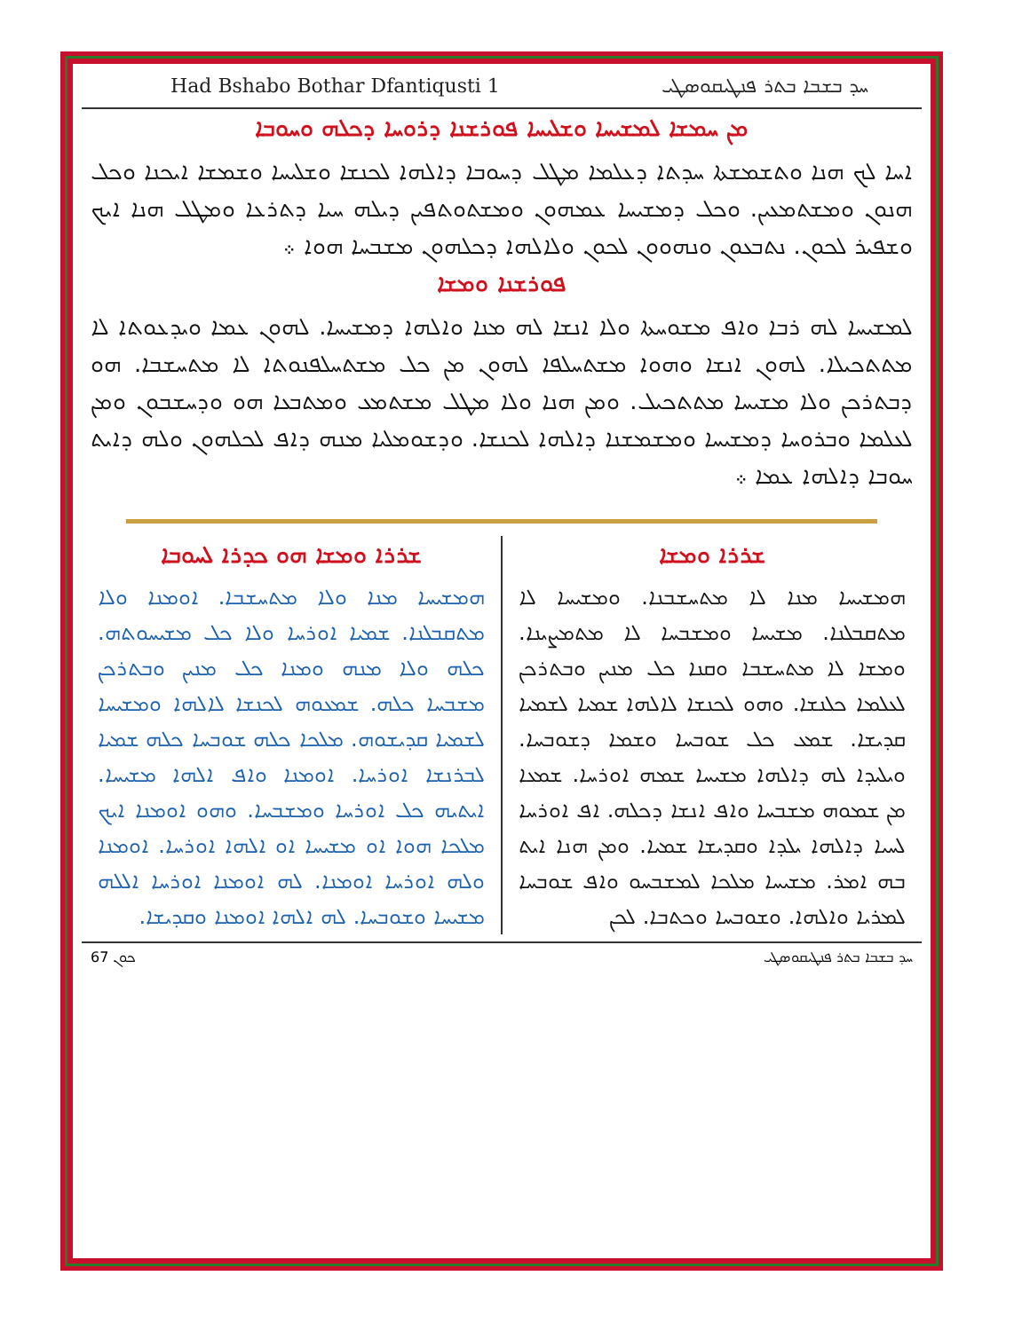Had Bshabo Bothar Dfantiqusti 1 ܚܕ ܒܫܒܐ ܒܬܪ ܦܢܛܝܩܘܣܛܝ
ܡܢ ܚܡܫܐ ܠܡܫܝܚܐ ܘܫܠܝܚܐ ܦܘܪܫܢܐ ܕܪܘܚܐ ܕܟܠܗ ܘܚܘܒܐ
ܐܚܐ ܠܟ ܗܢܐ ܘܬܫܡܫܬܐ ܚܕܬܐ ܕܥܠܡܐ ܡܛܠ ܕܚܘܒܐ ܕܐܠܗܐ ܠܟܢܫܐ ܘܫܠܝܚܐ ܘܫܡܫܐ ܐܝܟܢܐ ܘܟܠ ܗܢܘܢ ܘܡܫܬܡܥܝܢ. ܘܟܠ ܕܡܫܝܚܐ ܥܡܗܘܢ ܘܡܫܬܘܬܦܝܢ ܕܝܠܗ ܚܝܐ ܕܬܪܥܐ ܘܡܛܠ ܗܢܐ ܐܝܟ ܘܫܦܝܪ ܠܟܘܢ. ܢܬܒܥܘܢ ܘܢܗܘܘܢ ܠܟܘܢ ܘܠܐܠܗܐ ܕܟܠܗܘܢ ܡܫܒܚܐ ܗܘܐ ܀
ܦܘܪܫܢܐ ܘܡܫܐ
ܠܡܫܝܚܐ ܠܗ ܪܒܐ ܘܐܦ ܡܫܘܚܬܐ ܘܠܐ ܐܢܫܐ ܠܗ ܡܢܐ ܘܐܠܗܐ ܕܡܫܝܚܐ. ܠܗܘܢ ܥܡܐ ܘܝܕܥܘܬܐ ܠܐ ܡܬܬܟܝܠܐ. ܠܗܘܢ ܐܢܫܐ ܘܗܘܐ ܡܫܬܚܠܦܐ ܠܗܘܢ ܡܢ ܟܠ ܡܫܬܚܠܦܢܘܬܐ ܠܐ ܡܬܚܫܒܐ. ܗܘ ܕܒܬܪܟܢ ܘܠܐ ܡܫܝܚܐ ܡܬܬܟܝܠ. ܘܡܢ ܗܢܐ ܘܠܐ ܡܛܠ ܡܫܬܡܥ ܘܡܬܒܥܐ ܗܘ ܘܕܚܫܒܘܢ ܘܡܢ ܠܥܠܡܐ ܘܒܪܘܚܐ ܕܡܫܝܚܐ ܘܡܫܡܫܢܐ ܕܐܠܗܐ ܠܟܢܫܐ. ܘܕܫܘܡܠܝܐ ܡܢܗ ܕܐܦ ܠܟܠܗܘܢ ܘܠܗ ܕܐܝܬ ܚܘܒܐ ܕܐܠܗܐ ܥܡܐ ܀
ܫܪܪܐ ܘܡܫܐ
ܗܡܫܝܚܐ ܡܢܐ ܠܐ ܡܬܚܫܒܢܐ. ܘܡܫܝܚܐ ܠܐ ܡܬܩܒܠܢܐ. ܡܫܝܚܐ ܘܡܫܒܚܐ ܠܐ ܡܬܡܨܝܢܐ. ܘܡܫܐ ܠܐ ܡܬܚܫܒܐ ܘܩܢܐ ܟܠ ܡܢܝܢ ܘܒܬܪܟܢ ܠܥܠܡܐ ܟܠܢܫܐ. ܘܗܘ ܠܟܢܫܐ ܠܐܠܗܐ ܫܡܝܐ ܠܫܡܝܐ ܩܕܝܫܐ. ܫܡܥ ܟܠ ܫܘܒܚܐ ܘܫܡܐ ܕܫܘܒܚܐ. ܘܝܠܝܕܐ ܠܗ ܕܐܠܗܐ ܡܫܝܚܐ ܫܡܗ ܐܘܪܚܐ. ܫܡܥܐ ܡܢ ܫܡܘܗ ܡܫܒܚܐ ܘܐܦ ܐܢܫܐ ܕܟܠܗ. ܐܦ ܐܘܪܚܐ ܠܚܝܐ ܕܐܠܗܐ ܝܠܕܐ ܘܩܕܝܫܐ ܫܡܝܐ. ܘܡܢ ܗܢܐ ܐܝܬ ܒܗ ܐܡܪ. ܡܫܝܚܐ ܡܠܟܐ ܠܡܫܒܚܘ ܘܐܦ ܫܘܒܚܐ ܠܡܪܝܐ ܘܐܠܗܐ. ܘܫܘܒܚܐ ܘܟܬܒܐ. ܠܟܢ
ܫܪܪܐ ܘܡܫܐ ܗܘ ܟܕܪܐ ܠܚܘܒܐ
ܗܡܫܝܚܐ ܡܢܐ ܘܠܐ ܡܬܚܫܒܐ. ܐܘܡܢܐ ܘܠܐ ܡܬܩܒܠܢܐ. ܫܡܝܐ ܐܘܪܚܐ ܘܠܐ ܟܠ ܡܫܝܚܘܬܗ. ܟܠܗ ܘܠܐ ܡܢܗ ܘܡܢܐ ܟܠ ܡܢܝܢ ܘܒܬܪܟܢ ܡܫܒܚܐ ܟܠܗ. ܫܡܥܘܗ ܠܟܢܫܐ ܠܐܠܗܐ ܘܡܫܝܚܐ ܠܫܡܝܐ ܩܕܝܫܘܗ. ܡܠܟܐ ܟܠܗ ܫܘܒܚܐ ܟܠܗ ܫܡܝܐ ܠܒܪܢܫܐ ܐܘܪܚܐ. ܐܘܡܢܐ ܘܐܦ ܐܠܗܐ ܡܫܝܚܐ. ܐܝܬܝܗ ܟܠ ܐܘܪܚܐ ܘܡܫܒܚܐ. ܘܗܘ ܐܘܡܢܐ ܐܝܟ ܡܠܟܐ ܗܘܐ ܐܘ ܡܫܝܚܐ ܐܘ ܐܠܗܐ ܐܘܪܚܐ. ܐܘܡܢܐ ܘܠܗ ܐܘܪܚܐ ܐܘܡܢܐ. ܠܗ ܐܘܡܢܐ ܐܘܪܚܐ ܐܠܠܗ ܡܫܝܚܐ ܘܫܘܒܚܐ. ܠܗ ܐܠܗܐ ܐܘܡܢܐ ܘܩܕܝܫܐ.
ܟܘܢ 67 ܚܕ ܒܫܒܐ ܒܬܪ ܦܢܛܝܩܘܣܛܝ